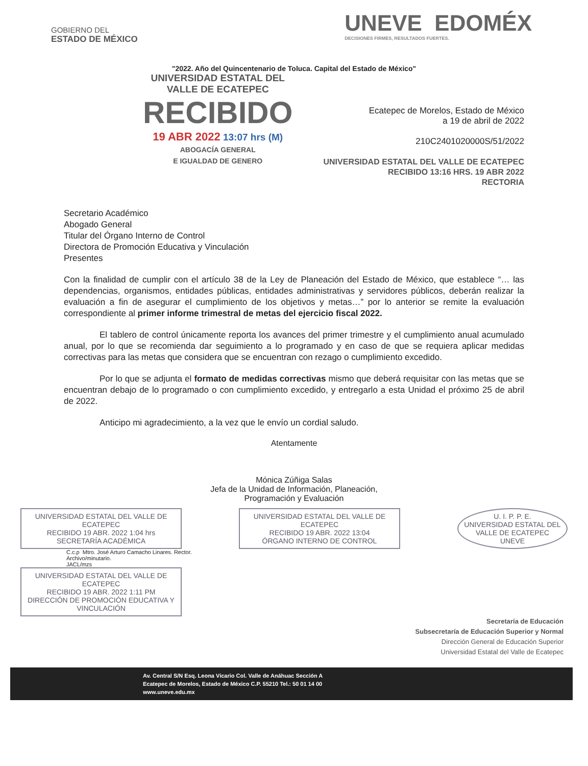GOBIERNO DEL
ESTADO DE MÉXICO
UNEVE EDOMÉX
DECISIONES FIRMES, RESULTADOS FUERTES.
"2022. Año del Quincentenario de Toluca. Capital del Estado de México"
UNIVERSIDAD ESTATAL DEL
VALLE DE ECATEPEC
RECIBIDO
19 ABR 2022 13:07 hrs (M)
ABOGACÍA GENERAL
E IGUALDAD DE GENERO
Ecatepec de Morelos, Estado de México
a 19 de abril de 2022
210C2401020000S/51/2022
UNIVERSIDAD ESTATAL DEL VALLE DE ECATEPEC
RECIBIDO 13:16 HRS. 19 ABR 2022
RECTORIA
Secretario Académico
Abogado General
Titular del Órgano Interno de Control
Directora de Promoción Educativa y Vinculación
Presentes
Con la finalidad de cumplir con el artículo 38 de la Ley de Planeación del Estado de México, que establece “… las dependencias, organismos, entidades públicas, entidades administrativas y servidores públicos, deberán realizar la evaluación a fin de asegurar el cumplimiento de los objetivos y metas…” por lo anterior se remite la evaluación correspondiente al primer informe trimestral de metas del ejercicio fiscal 2022.
El tablero de control únicamente reporta los avances del primer trimestre y el cumplimiento anual acumulado anual, por lo que se recomienda dar seguimiento a lo programado y en caso de que se requiera aplicar medidas correctivas para las metas que considera que se encuentran con rezago o cumplimiento excedido.
Por lo que se adjunta el formato de medidas correctivas mismo que deberá requisitar con las metas que se encuentran debajo de lo programado o con cumplimiento excedido, y entregarlo a esta Unidad el próximo 25 de abril de 2022.
Anticipo mi agradecimiento, a la vez que le envío un cordial saludo.
Atentamente
Mónica Zúñiga Salas
Jefa de la Unidad de Información, Planeación,
Programación y Evaluación
UNIVERSIDAD ESTATAL DEL VALLE DE ECATEPEC
RECIBIDO 19 ABR. 2022 1:04 hrs
SECRETARÍA ACADÉMICA
UNIVERSIDAD ESTATAL DEL VALLE DE ECATEPEC
RECIBIDO 19 ABR. 2022 13:04
ÓRGANO INTERNO DE CONTROL
U. I. P. P. E.
UNIVERSIDAD ESTATAL DEL VALLE DE ECATEPEC
UNEVE
C.c.p Mtro. José Arturo Camacho Linares. Rector.
Archivo/minutario.
JACL/mzs
UNIVERSIDAD ESTATAL DEL VALLE DE ECATEPEC
RECIBIDO 19 ABR. 2022 1:11 PM
DIRECCIÓN DE PROMOCIÓN EDUCATIVA Y VINCULACIÓN
Secretaría de Educación
Subsecretaría de Educación Superior y Normal
Dirección General de Educación Superior
Universidad Estatal del Valle de Ecatepec
Av. Central S/N Esq. Leona Vicario Col. Valle de Anáhuac Sección A
Ecatepec de Morelos, Estado de México C.P. 55210 Tel.: 50 01 14 00
www.uneve.edu.mx